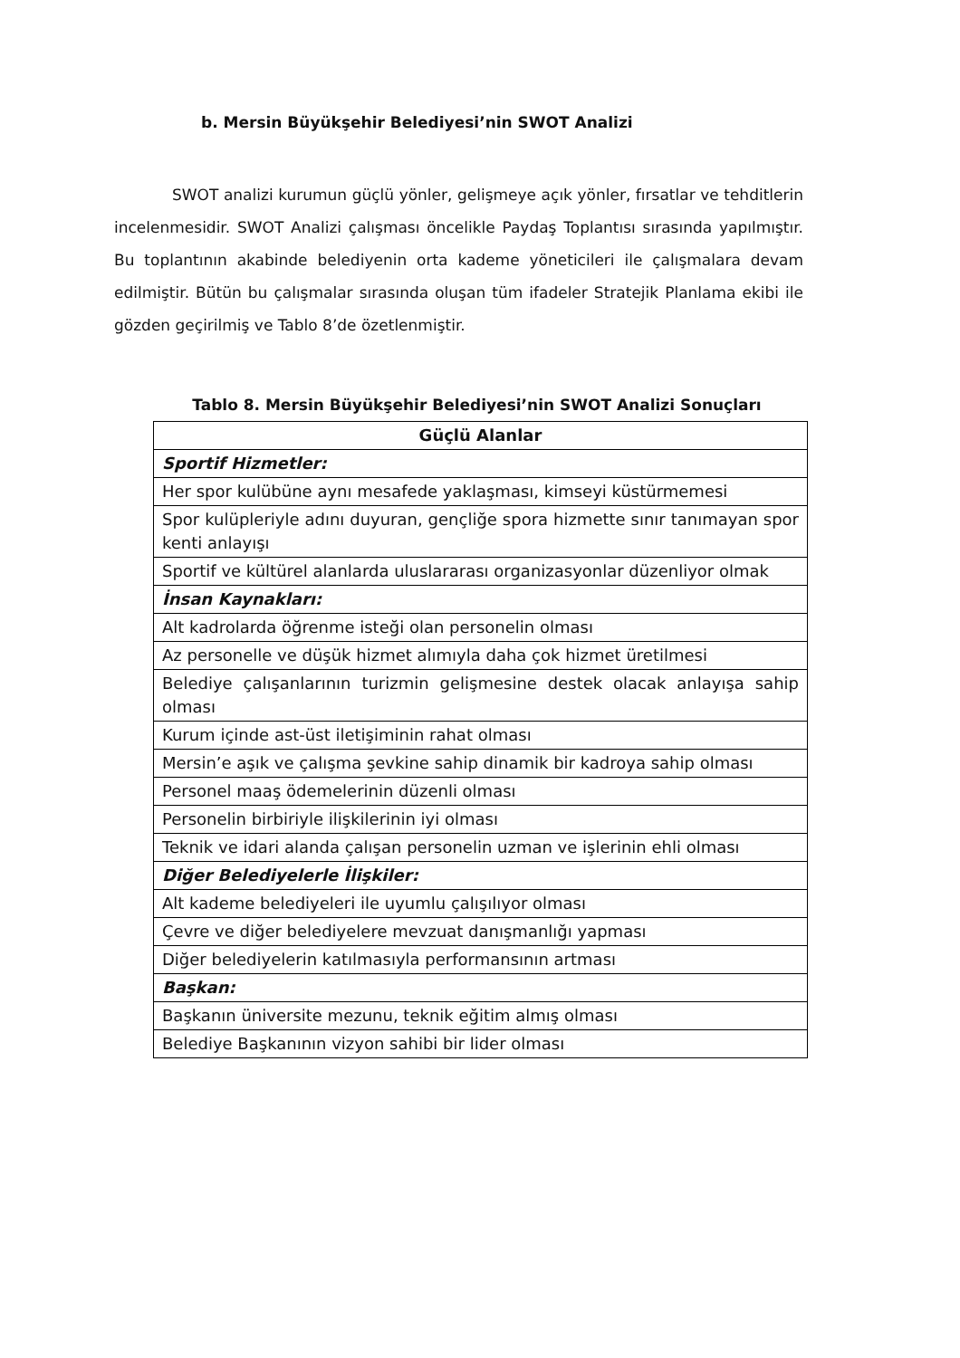b. Mersin Büyükşehir Belediyesi’nin SWOT Analizi
SWOT analizi kurumun güçlü yönler, gelişmeye açık yönler, fırsatlar ve tehditlerin incelenmesidir. SWOT Analizi çalışması öncelikle Paydaş Toplantısı sırasında yapılmıştır. Bu toplantının akabinde belediyenin orta kademe yöneticileri ile çalışmalara devam edilmiştir. Bütün bu çalışmalar sırasında oluşan tüm ifadeler Stratejik Planlama ekibi ile gözden geçirilmiş ve Tablo 8’de özetlenmiştir.
Tablo 8. Mersin Büyükşehir Belediyesi’nin SWOT Analizi Sonuçları
| Güçlü Alanlar |
| --- |
| Sportif Hizmetler: |
| Her spor kulübüne aynı mesafede yaklaşması, kimseyi küstürmemesi |
| Spor kulüpleriyle adını duyuran, gençliğe spora hizmette sınır tanımayan spor kenti anlayışı |
| Sportif ve kültürel alanlarda uluslararası organizasyonlar düzenliyor olmak |
| İnsan Kaynakları: |
| Alt kadrolarda öğrenme isteği olan personelin olması |
| Az personelle ve düşük hizmet alımıyla daha çok hizmet üretilmesi |
| Belediye çalışanlarının turizmin gelişmesine destek olacak anlayışa sahip olması |
| Kurum içinde ast-üst iletişiminin rahat olması |
| Mersin’e aşık ve çalışma şevkine sahip dinamik bir kadroya sahip olması |
| Personel maaş ödemelerinin düzenli olması |
| Personelin birbiriyle ilişkilerinin iyi olması |
| Teknik ve idari alanda çalışan personelin uzman ve işlerinin ehli olması |
| Diğer Belediyelerle İlişkiler: |
| Alt kademe belediyeleri ile uyumlu çalışılıyor olması |
| Çevre ve diğer belediyelere mevzuat danışmanlığı yapması |
| Diğer belediyelerin katılmasıyla performansının artması |
| Başkan: |
| Başkanın üniversite mezunu, teknik eğitim almış olması |
| Belediye Başkanının vizyon sahibi bir lider olması |